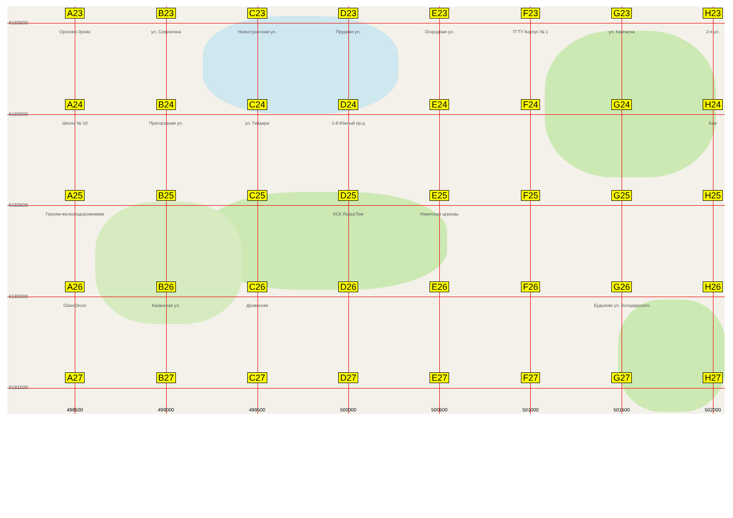6183500
A23
Орехово-Зуево
B23
ул. Севрюгина
C23
Новостроечная ул.
D23
Прудная ул.
E23
Огородная ул.
F23
ГГТУ Корпус № 1
G23
ул. Камчатка
H23
2-я ул.
6183000
A24
Школа № 10
B24
Пригородная ул.
C24
ул. Гайдара
D24
1-й Южный пр-д
E24
F24
G24
H24
Бои
6182500
A25
Героям-железнодорожникам
B25
C25
D25
КСК ЛидерТим
E25
Никитская церковь
F25
G25
H25
6182000
A26
GlassDecor
B26
Казанская ул.
C26
Дровосеки
D26
E26
F26
G26
Будьково ул. Володарского
H26
6181500
A27
B27
C27
D27
E27
F27
G27
H27
498500
499000
499500
500000
500500
501000
501500
502000